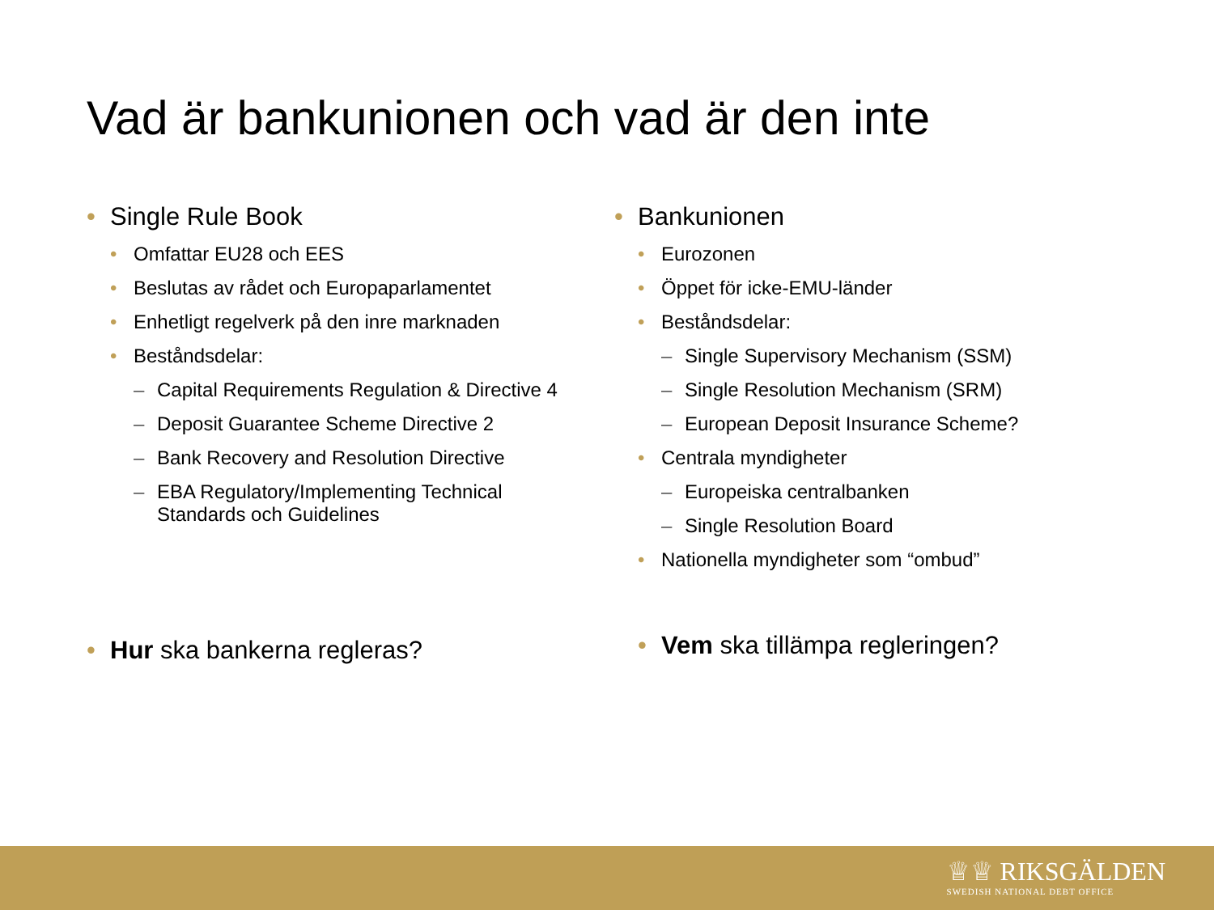Vad är bankunionen och vad är den inte
• Single Rule Book
• Omfattar EU28 och EES
• Beslutas av rådet och Europaparlamentet
• Enhetligt regelverk på den inre marknaden
• Beståndsdelar:
– Capital Requirements Regulation & Directive 4
– Deposit Guarantee Scheme Directive 2
– Bank Recovery and Resolution Directive
– EBA Regulatory/Implementing Technical
Standards och Guidelines
• Bankunionen
• Eurozonen
• Öppet för icke-EMU-länder
• Beståndsdelar:
– Single Supervisory Mechanism (SSM)
– Single Resolution Mechanism (SRM)
– European Deposit Insurance Scheme?
• Centrala myndigheter
– Europeiska centralbanken
– Single Resolution Board
• Nationella myndigheter som “ombud”
• Hur ska bankerna regleras? • Vem ska tillämpa regleringen?
♕♕ RIKSGÄLDEN
SWEDISH NATIONAL DEBT OFFICE